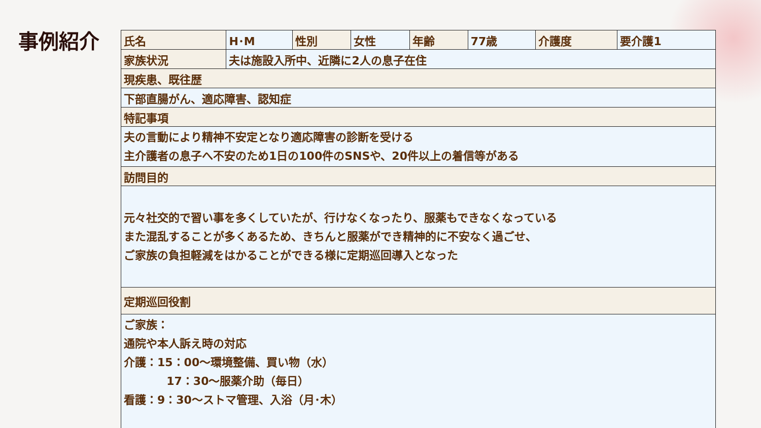事例紹介
| 氏名 | H･M | 性別 | 女性 | 年齢 | 77歳 | 介護度 | 要介護1 |
| 家族状況 | 夫は施設入所中、近隣に2人の息子在住 | | | | | | |
| 現疾患、既往歴 | | | | | | | |
| 下部直腸がん、適応障害、認知症 | | | | | | | |
| 特記事項 | | | | | | | |
| 夫の言動により精神不安定となり適応障害の診断を受ける 主介護者の息子へ不安のため1日の100件のSNSや、20件以上の着信等がある | | | | | | | |
| 訪問目的 | | | | | | | |
| 元々社交的で習い事を多くしていたが、行けなくなったり、服薬もできなくなっている また混乱することが多くあるため、きちんと服薬ができ精神的に不安なく過ごせ、 ご家族の負担軽減をはかることができる様に定期巡回導入となった | | | | | | | |
| 定期巡回役割 | | | | | | | |
| ご家族： 通院や本人訴え時の対応 介護：15：00～環境整備、買い物（水） 17：30～服薬介助（毎日） 看護：9：30～ストマ管理、入浴（月･木） | | | | | | | |